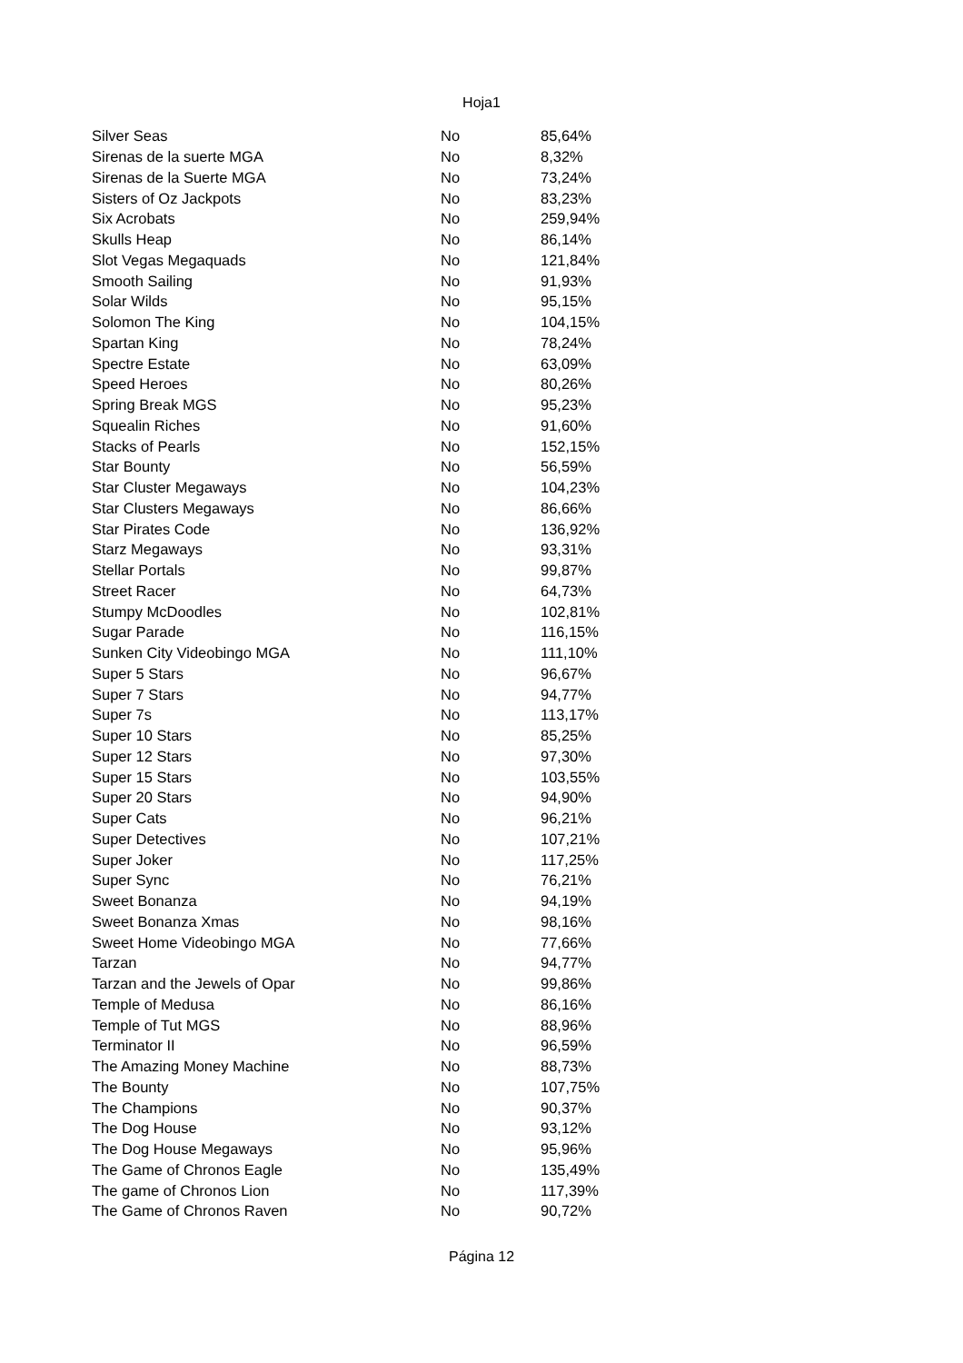Hoja1
| Silver Seas | No | 85,64% |
| Sirenas de la suerte MGA | No | 8,32% |
| Sirenas de la Suerte MGA | No | 73,24% |
| Sisters of Oz Jackpots | No | 83,23% |
| Six Acrobats | No | 259,94% |
| Skulls Heap | No | 86,14% |
| Slot Vegas Megaquads | No | 121,84% |
| Smooth Sailing | No | 91,93% |
| Solar Wilds | No | 95,15% |
| Solomon The King | No | 104,15% |
| Spartan King | No | 78,24% |
| Spectre Estate | No | 63,09% |
| Speed Heroes | No | 80,26% |
| Spring Break MGS | No | 95,23% |
| Squealin Riches | No | 91,60% |
| Stacks of Pearls | No | 152,15% |
| Star Bounty | No | 56,59% |
| Star Cluster Megaways | No | 104,23% |
| Star Clusters Megaways | No | 86,66% |
| Star Pirates Code | No | 136,92% |
| Starz Megaways | No | 93,31% |
| Stellar Portals | No | 99,87% |
| Street Racer | No | 64,73% |
| Stumpy McDoodles | No | 102,81% |
| Sugar Parade | No | 116,15% |
| Sunken City Videobingo MGA | No | 111,10% |
| Super 5 Stars | No | 96,67% |
| Super 7 Stars | No | 94,77% |
| Super 7s | No | 113,17% |
| Super 10 Stars | No | 85,25% |
| Super 12 Stars | No | 97,30% |
| Super 15 Stars | No | 103,55% |
| Super 20 Stars | No | 94,90% |
| Super Cats | No | 96,21% |
| Super Detectives | No | 107,21% |
| Super Joker | No | 117,25% |
| Super Sync | No | 76,21% |
| Sweet Bonanza | No | 94,19% |
| Sweet Bonanza Xmas | No | 98,16% |
| Sweet Home Videobingo MGA | No | 77,66% |
| Tarzan | No | 94,77% |
| Tarzan and the Jewels of Opar | No | 99,86% |
| Temple of Medusa | No | 86,16% |
| Temple of Tut MGS | No | 88,96% |
| Terminator II | No | 96,59% |
| The Amazing Money Machine | No | 88,73% |
| The Bounty | No | 107,75% |
| The Champions | No | 90,37% |
| The Dog House | No | 93,12% |
| The Dog House Megaways | No | 95,96% |
| The Game of Chronos Eagle | No | 135,49% |
| The game of Chronos Lion | No | 117,39% |
| The Game of Chronos Raven | No | 90,72% |
Página 12